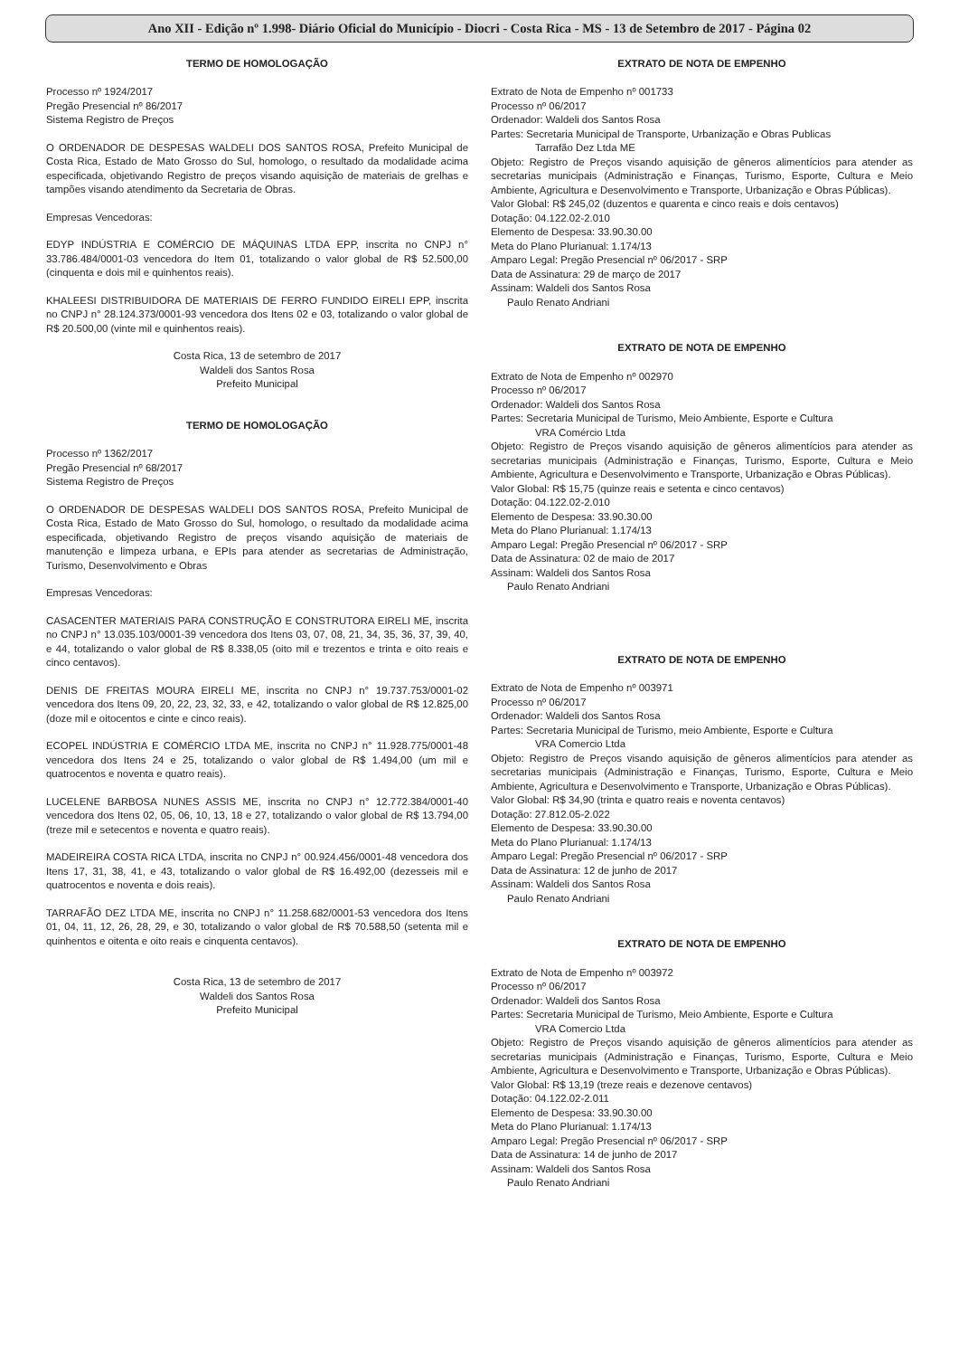Ano XII - Edição nº 1.998- Diário Oficial do Município - Diocri - Costa Rica - MS - 13 de Setembro de 2017 - Página 02
TERMO DE HOMOLOGAÇÃO
Processo nº 1924/2017
Pregão Presencial nº 86/2017
Sistema Registro de Preços
O ORDENADOR DE DESPESAS WALDELI DOS SANTOS ROSA, Prefeito Municipal de Costa Rica, Estado de Mato Grosso do Sul, homologo, o resultado da modalidade acima especificada, objetivando Registro de preços visando aquisição de materiais de grelhas e tampões visando atendimento da Secretaria de Obras.
Empresas Vencedoras:
EDYP INDÚSTRIA E COMÉRCIO DE MÁQUINAS LTDA EPP, inscrita no CNPJ n° 33.786.484/0001-03 vencedora do Item 01, totalizando o valor global de R$ 52.500,00 (cinquenta e dois mil e quinhentos reais).
KHALEESI DISTRIBUIDORA DE MATERIAIS DE FERRO FUNDIDO EIRELI EPP, inscrita no CNPJ n° 28.124.373/0001-93 vencedora dos Itens 02 e 03, totalizando o valor global de R$ 20.500,00 (vinte mil e quinhentos reais).
Costa Rica, 13 de setembro de 2017
Waldeli dos Santos Rosa
Prefeito Municipal
TERMO DE HOMOLOGAÇÃO
Processo nº 1362/2017
Pregão Presencial nº 68/2017
Sistema Registro de Preços
O ORDENADOR DE DESPESAS WALDELI DOS SANTOS ROSA, Prefeito Municipal de Costa Rica, Estado de Mato Grosso do Sul, homologo, o resultado da modalidade acima especificada, objetivando Registro de preços visando aquisição de materiais de manutenção e limpeza urbana, e EPIs para atender as secretarias de Administração, Turismo, Desenvolvimento e Obras
Empresas Vencedoras:
CASACENTER MATERIAIS PARA CONSTRUÇÃO E CONSTRUTORA EIRELI ME, inscrita no CNPJ n° 13.035.103/0001-39 vencedora dos Itens 03, 07, 08, 21, 34, 35, 36, 37, 39, 40, e 44, totalizando o valor global de R$ 8.338,05 (oito mil e trezentos e trinta e oito reais e cinco centavos).
DENIS DE FREITAS MOURA EIRELI ME, inscrita no CNPJ n° 19.737.753/0001-02 vencedora dos Itens 09, 20, 22, 23, 32, 33, e 42, totalizando o valor global de R$ 12.825,00 (doze mil e oitocentos e cinte e cinco reais).
ECOPEL INDÚSTRIA E COMÉRCIO LTDA ME, inscrita no CNPJ n° 11.928.775/0001-48 vencedora dos Itens 24 e 25, totalizando o valor global de R$ 1.494,00 (um mil e quatrocentos e noventa e quatro reais).
LUCELENE BARBOSA NUNES ASSIS ME, inscrita no CNPJ n° 12.772.384/0001-40 vencedora dos Itens 02, 05, 06, 10, 13, 18 e 27, totalizando o valor global de R$ 13.794,00 (treze mil e setecentos e noventa e quatro reais).
MADEIREIRA COSTA RICA LTDA, inscrita no CNPJ n° 00.924.456/0001-48 vencedora dos Itens 17, 31, 38, 41, e 43, totalizando o valor global de R$ 16.492,00 (dezesseis mil e quatrocentos e noventa e dois reais).
TARRAFÃO DEZ LTDA ME, inscrita no CNPJ n° 11.258.682/0001-53 vencedora dos Itens 01, 04, 11, 12, 26, 28, 29, e 30, totalizando o valor global de R$ 70.588,50 (setenta mil e quinhentos e oitenta e oito reais e cinquenta centavos).
Costa Rica, 13 de setembro de 2017
Waldeli dos Santos Rosa
Prefeito Municipal
EXTRATO DE NOTA DE EMPENHO
Extrato de Nota de Empenho nº 001733
Processo nº 06/2017
Ordenador: Waldeli dos Santos Rosa
Partes: Secretaria Municipal de Transporte, Urbanização e Obras Publicas
Tarrafão Dez Ltda ME
Objeto: Registro de Preços visando aquisição de gêneros alimentícios para atender as secretarias municipais (Administração e Finanças, Turismo, Esporte, Cultura e Meio Ambiente, Agricultura e Desenvolvimento e Transporte, Urbanização e Obras Públicas).
Valor Global: R$ 245,02 (duzentos e quarenta e cinco reais e dois centavos)
Dotação: 04.122.02-2.010
Elemento de Despesa: 33.90.30.00
Meta do Plano Plurianual: 1.174/13
Amparo Legal: Pregão Presencial nº 06/2017 - SRP
Data de Assinatura: 29 de março de 2017
Assinam: Waldeli dos Santos Rosa
Paulo Renato Andriani
EXTRATO DE NOTA DE EMPENHO
Extrato de Nota de Empenho nº 002970
Processo nº 06/2017
Ordenador: Waldeli dos Santos Rosa
Partes: Secretaria Municipal de Turismo, Meio Ambiente, Esporte e Cultura
VRA Comércio Ltda
Objeto: Registro de Preços visando aquisição de gêneros alimentícios para atender as secretarias municipais (Administração e Finanças, Turismo, Esporte, Cultura e Meio Ambiente, Agricultura e Desenvolvimento e Transporte, Urbanização e Obras Públicas).
Valor Global: R$ 15,75 (quinze reais e setenta e cinco centavos)
Dotação: 04.122.02-2.010
Elemento de Despesa: 33.90.30.00
Meta do Plano Plurianual: 1.174/13
Amparo Legal: Pregão Presencial nº 06/2017 - SRP
Data de Assinatura: 02 de maio de 2017
Assinam: Waldeli dos Santos Rosa
Paulo Renato Andriani
EXTRATO DE NOTA DE EMPENHO
Extrato de Nota de Empenho nº 003971
Processo nº 06/2017
Ordenador: Waldeli dos Santos Rosa
Partes: Secretaria Municipal de Turismo, meio Ambiente, Esporte e Cultura
VRA Comercio Ltda
Objeto: Registro de Preços visando aquisição de gêneros alimentícios para atender as secretarias municipais (Administração e Finanças, Turismo, Esporte, Cultura e Meio Ambiente, Agricultura e Desenvolvimento e Transporte, Urbanização e Obras Públicas).
Valor Global: R$ 34,90 (trinta e quatro reais e noventa centavos)
Dotação: 27.812.05-2.022
Elemento de Despesa: 33.90.30.00
Meta do Plano Plurianual: 1.174/13
Amparo Legal: Pregão Presencial nº 06/2017 - SRP
Data de Assinatura: 12 de junho de 2017
Assinam: Waldeli dos Santos Rosa
Paulo Renato Andriani
EXTRATO DE NOTA DE EMPENHO
Extrato de Nota de Empenho nº 003972
Processo nº 06/2017
Ordenador: Waldeli dos Santos Rosa
Partes: Secretaria Municipal de Turismo, Meio Ambiente, Esporte e Cultura
VRA Comercio Ltda
Objeto: Registro de Preços visando aquisição de gêneros alimentícios para atender as secretarias municipais (Administração e Finanças, Turismo, Esporte, Cultura e Meio Ambiente, Agricultura e Desenvolvimento e Transporte, Urbanização e Obras Públicas).
Valor Global: R$ 13,19 (treze reais e dezenove centavos)
Dotação: 04.122.02-2.011
Elemento de Despesa: 33.90.30.00
Meta do Plano Plurianual: 1.174/13
Amparo Legal: Pregão Presencial nº 06/2017 - SRP
Data de Assinatura: 14 de junho de 2017
Assinam: Waldeli dos Santos Rosa
Paulo Renato Andriani